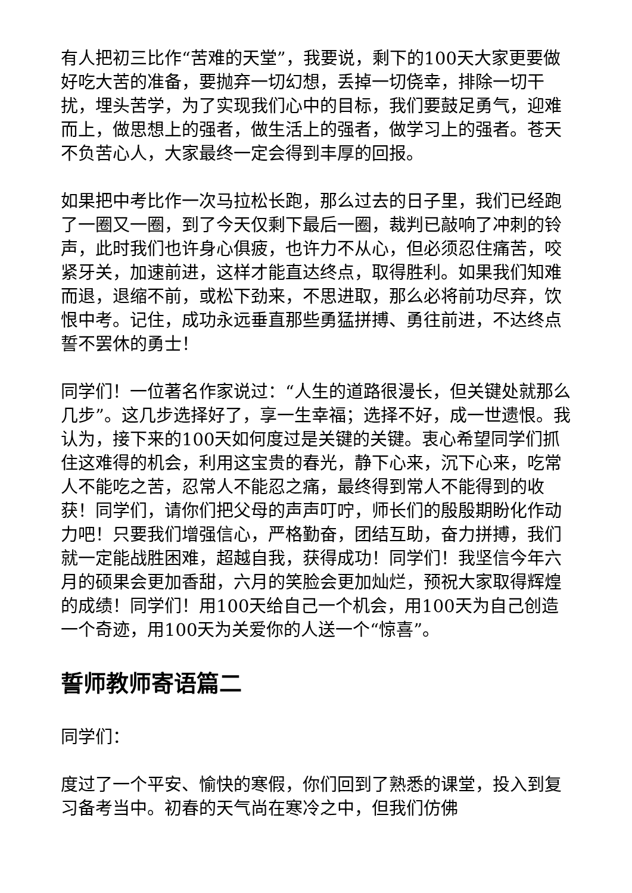有人把初三比作“苦难的天堂”，我要说，剩下的100天大家更要做好吃大苦的准备，要抛弃一切幻想，丢掉一切侥幸，排除一切干扰，埋头苦学，为了实现我们心中的目标，我们要鼓足勇气，迎难而上，做思想上的强者，做生活上的强者，做学习上的强者。苍天不负苦心人，大家最终一定会得到丰厚的回报。
如果把中考比作一次马拉松长跑，那么过去的日子里，我们已经跑了一圈又一圈，到了今天仅剩下最后一圈，裁判已敲响了冲刺的铃声，此时我们也许身心俱疲，也许力不从心，但必须忍住痛苦，咬紧牙关，加速前进，这样才能直达终点，取得胜利。如果我们知难而退，退缩不前，或松下劲来，不思进取，那么必将前功尽弃，饮恨中考。记住，成功永远垂直那些勇猛拼搏、勇往前进，不达终点誓不罢休的勇士！
同学们！一位著名作家说过：“人生的道路很漫长，但关键处就那么几步”。这几步选择好了，享一生幸福；选择不好，成一世遗恨。我认为，接下来的100天如何度过是关键的关键。衷心希望同学们抓住这难得的机会，利用这宝贵的春光，静下心来，沉下心来，吃常人不能吃之苦，忍常人不能忍之痛，最终得到常人不能得到的收获！同学们，请你们把父母的声声叮咛，师长们的殷殷期盼化作动力吧！只要我们增强信心，严格勤奋，团结互助，奋力拼搏，我们就一定能战胜困难，超越自我，获得成功！同学们！我坚信今年六月的硕果会更加香甜，六月的笑脸会更加灿烂，预祝大家取得辉煌的成绩！同学们！用100天给自己一个机会，用100天为自己创造一个奇迹，用100天为关爱你的人送一个“惊喜”。
誓师教师寄语篇二
同学们：
度过了一个平安、愉快的寒假，你们回到了熟悉的课堂，投入到复习备考当中。初春的天气尚在寒冷之中，但我们仿佛